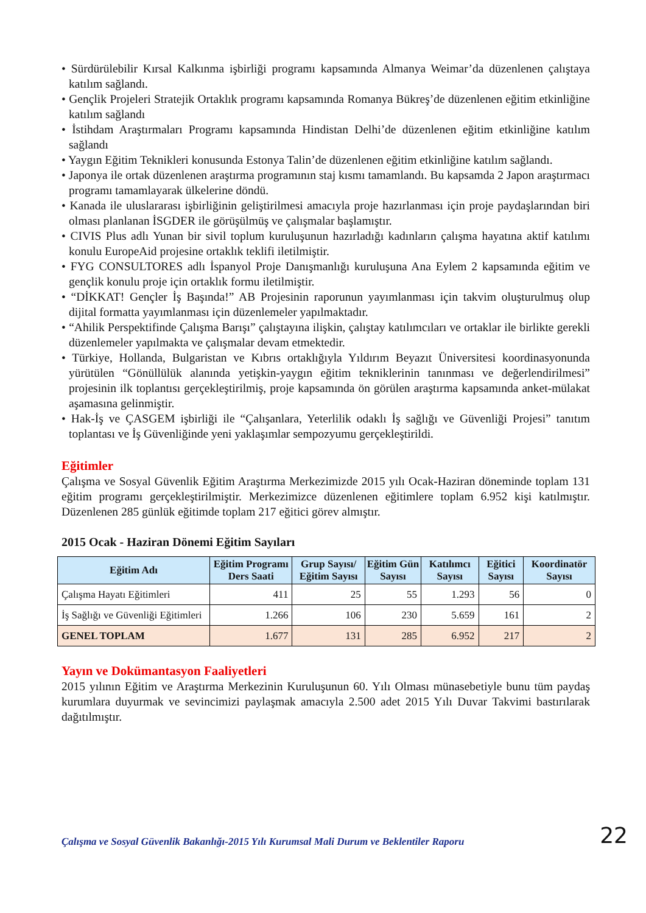• Sürdürülebilir Kırsal Kalkınma işbirliği programı kapsamında Almanya Weimar’da düzenlenen çalıştaya katılım sağlandı.
• Gençlik Projeleri Stratejik Ortaklık programı kapsamında Romanya Bükreş’de düzenlenen eğitim etkinliğine katılım sağlandı
• İstihdam Araştırmaları Programı kapsamında Hindistan Delhi’de düzenlenen eğitim etkinliğine katılım sağlandı
• Yaygın Eğitim Teknikleri konusunda Estonya Talin’de düzenlenen eğitim etkinliğine katılım sağlandı.
• Japonya ile ortak düzenlenen araştırma programının staj kısmı tamamlandı. Bu kapsamda 2 Japon araştırmacı programı tamamlayarak ülkelerine döndü.
• Kanada ile uluslararası işbirliğinin geliştirilmesi amacıyla proje hazırlanması için proje paydaşlarından biri olması planlanan İSGDER ile görüşülmüş ve çalışmalar başlamıştır.
• CIVIS Plus adlı Yunan bir sivil toplum kuruluşunun hazırladığı kadınların çalışma hayatına aktif katılımı konulu EuropeAid projesine ortaklık teklifi iletilmiştir.
• FYG CONSULTORES adlı İspanyol Proje Danışmanlığı kuruluşuna Ana Eylem 2 kapsamında eğitim ve gençlik konulu proje için ortaklık formu iletilmiştir.
• “DİKKAT! Gençler İş Başında!” AB Projesinin raporunun yayımlanması için takvim oluşturulmuş olup dijital formatta yayımlanması için düzenlemeler yapılmaktadır.
• “Ahilik Perspektifinde Çalışma Barışı” çalıştayına ilişkin, çalıştay katılımcıları ve ortaklar ile birlikte gerekli düzenlemeler yapılmakta ve çalışmalar devam etmektedir.
• Türkiye, Hollanda, Bulgaristan ve Kıbrıs ortaklığıyla Yıldırım Beyazıt Üniversitesi koordinasyonunda yürütülen “Gönüllülük alanında yetişkin-yaygın eğitim tekniklerinin tanınması ve değerlendirilmesi” projesinin ilk toplantısı gerçekleştirilmiş, proje kapsamında ön görülen araştırma kapsamında anket-mülakat aşamasına gelinmiştir.
• Hak-İş ve ÇASGEM işbirliği ile “Çalışanlara, Yeterlilik odaklı İş sağlığı ve Güvenliği Projesi” tanıtım toplantası ve İş Güvenliğinde yeni yaklaşımlar sempozyumu gerçekleştirildi.
Eğitimler
Çalışma ve Sosyal Güvenlik Eğitim Araştırma Merkezimizde 2015 yılı Ocak-Haziran döneminde toplam 131 eğitim programı gerçekleştirilmiştir. Merkezimizce düzenlenen eğitimlere toplam 6.952 kişi katılmıştır. Düzenlenen 285 günlük eğitimde toplam 217 eğitici görev almıştır.
2015 Ocak - Haziran Dönemi Eğitim Sayıları
| Eğitim Adı | Eğitim Programı Ders Saati | Grup Sayısı/ Eğitim Sayısı | Eğitim Gün Sayısı | Katılımcı Sayısı | Eğitici Sayısı | Koordinatör Sayısı |
| --- | --- | --- | --- | --- | --- | --- |
| Çalışma Hayatı Eğitimleri | 411 | 25 | 55 | 1.293 | 56 | 0 |
| İş Sağlığı ve Güvenliği Eğitimleri | 1.266 | 106 | 230 | 5.659 | 161 | 2 |
| GENEL TOPLAM | 1.677 | 131 | 285 | 6.952 | 217 | 2 |
Yayın ve Dokümantasyon Faaliyetleri
2015 yılının Eğitim ve Araştırma Merkezinin Kuruluşunun 60. Yılı Olması münasebetiyle bunu tüm paydaş kurumlara duyurmak ve sevincimizi paylaşmak amacıyla 2.500 adet 2015 Yılı Duvar Takvimi bastırılarak dağıtılmıştır.
Çalışma ve Sosyal Güvenlik Bakanlığı-2015 Yılı Kurumsal Mali Durum ve Beklentiler Raporu 22